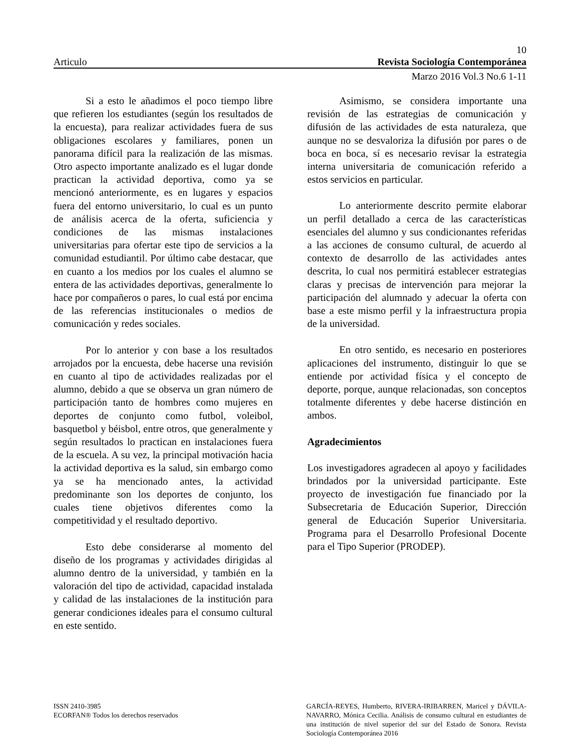10
Articulo Revista Sociología Contemporánea
Marzo 2016 Vol.3 No.6 1-11
Si a esto le añadimos el poco tiempo libre que refieren los estudiantes (según los resultados de la encuesta), para realizar actividades fuera de sus obligaciones escolares y familiares, ponen un panorama difícil para la realización de las mismas. Otro aspecto importante analizado es el lugar donde practican la actividad deportiva, como ya se mencionó anteriormente, es en lugares y espacios fuera del entorno universitario, lo cual es un punto de análisis acerca de la oferta, suficiencia y condiciones de las mismas instalaciones universitarias para ofertar este tipo de servicios a la comunidad estudiantil. Por último cabe destacar, que en cuanto a los medios por los cuales el alumno se entera de las actividades deportivas, generalmente lo hace por compañeros o pares, lo cual está por encima de las referencias institucionales o medios de comunicación y redes sociales.
Por lo anterior y con base a los resultados arrojados por la encuesta, debe hacerse una revisión en cuanto al tipo de actividades realizadas por el alumno, debido a que se observa un gran número de participación tanto de hombres como mujeres en deportes de conjunto como futbol, voleibol, basquetbol y béisbol, entre otros, que generalmente y según resultados lo practican en instalaciones fuera de la escuela. A su vez, la principal motivación hacia la actividad deportiva es la salud, sin embargo como ya se ha mencionado antes, la actividad predominante son los deportes de conjunto, los cuales tiene objetivos diferentes como la competitividad y el resultado deportivo.
Esto debe considerarse al momento del diseño de los programas y actividades dirigidas al alumno dentro de la universidad, y también en la valoración del tipo de actividad, capacidad instalada y calidad de las instalaciones de la institución para generar condiciones ideales para el consumo cultural en este sentido.
Asimismo, se considera importante una revisión de las estrategias de comunicación y difusión de las actividades de esta naturaleza, que aunque no se desvaloriza la difusión por pares o de boca en boca, sí es necesario revisar la estrategia interna universitaria de comunicación referido a estos servicios en particular.
Lo anteriormente descrito permite elaborar un perfil detallado a cerca de las características esenciales del alumno y sus condicionantes referidas a las acciones de consumo cultural, de acuerdo al contexto de desarrollo de las actividades antes descrita, lo cual nos permitirá establecer estrategias claras y precisas de intervención para mejorar la participación del alumnado y adecuar la oferta con base a este mismo perfil y la infraestructura propia de la universidad.
En otro sentido, es necesario en posteriores aplicaciones del instrumento, distinguir lo que se entiende por actividad física y el concepto de deporte, porque, aunque relacionadas, son conceptos totalmente diferentes y debe hacerse distinción en ambos.
Agradecimientos
Los investigadores agradecen al apoyo y facilidades brindados por la universidad participante. Este proyecto de investigación fue financiado por la Subsecretaria de Educación Superior, Dirección general de Educación Superior Universitaria. Programa para el Desarrollo Profesional Docente para el Tipo Superior (PRODEP).
ISSN 2410-3985
ECORFAN® Todos los derechos reservados
GARCÍA-REYES, Humberto, RIVERA-IRIBARREN, Maricel y DÁVILA-NAVARRO, Mónica Cecilia. Análisis de consumo cultural en estudiantes de una institución de nivel superior del sur del Estado de Sonora. Revista Sociología Contemporánea 2016